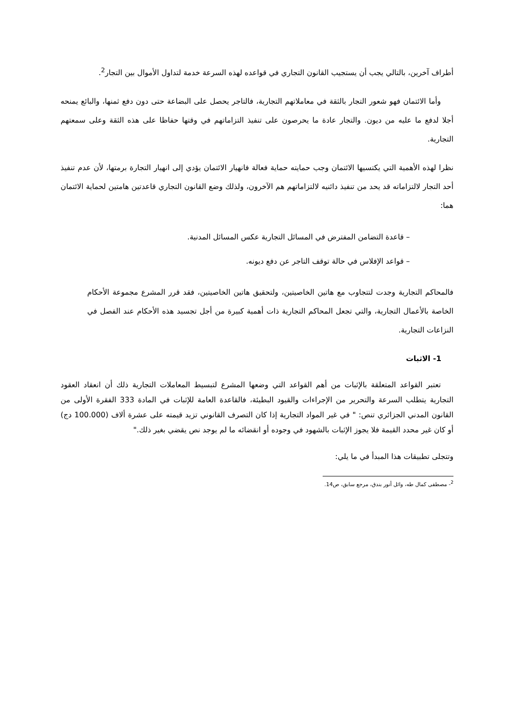أطراف آخرين، بالتالي يجب أن يستجيب القانون التجاري في قواعده لهذه السرعة خدمة لتداول الأموال بين التجار<sup>2</sup>.
وأما الائتمان فهو شعور التجار بالثقة في معاملاتهم التجارية، فالتاجر يحصل على البضاعة حتى دون دفع ثمنها، والبائع يمنحه أجلا لدفع ما عليه من ديون. والتجار عادة ما يحرصون على تنفيذ التزاماتهم في وقتها حفاظا على هذه الثقة وعلى سمعتهم التجارية.
نظرا لهذه الأهمية التي يكتسيها الائتمان وجب حمايته حماية فعالة فانهيار الائتمان يؤدي إلى انهيار التجارة برمتها، لأن عدم تنفيذ أحد التجار لالتزاماته قد يحد من تنفيذ دائنيه لالتزاماتهم هم الآخرون، ولذلك وضع القانون التجاري قاعدتين هامتين لحماية الائتمان هما:
– قاعدة التضامن المفترض في المسائل التجارية عكس المسائل المدنية.
– قواعد الإفلاس في حالة توقف التاجر عن دفع ديونه.
فالمحاكم التجارية وجدت لتتجاوب مع هاتين الخاصيتين، ولتحقيق هاتين الخاصيتين، فقد قرر المشرع مجموعة الأحكام الخاصة بالأعمال التجارية، والتي تجعل المحاكم التجارية ذات أهمية كبيرة من أجل تجسيد هذه الأحكام عند الفصل في النزاعات التجارية.
1- الاثبات
تعتبر القواعد المتعلقة بالإثبات من أهم القواعد التي وضعها المشرع لتبسيط المعاملات التجارية ذلك أن انعقاد العقود التجارية يتطلب السرعة والتحرير من الإجراءات والقيود البطيئة، فالقاعدة العامة للإثبات في المادة 333 الفقرة الأولى من القانون المدني الجزائري تنص: " في غير المواد التجارية إذا كان التصرف القانوني تزيد قيمته على عشرة ألاف (100.000 دج) أو كان غير محدد القيمة فلا يجوز الإثبات بالشهود في وجوده أو انقضائه ما لم يوجد نص يقضي بغير ذلك."
وتتجلى تطبيقات هذا المبدأ في ما يلي:
<sup>2</sup>- مصطفى كمال طه، وائل أنور بندق، مرجع سابق، ص14.